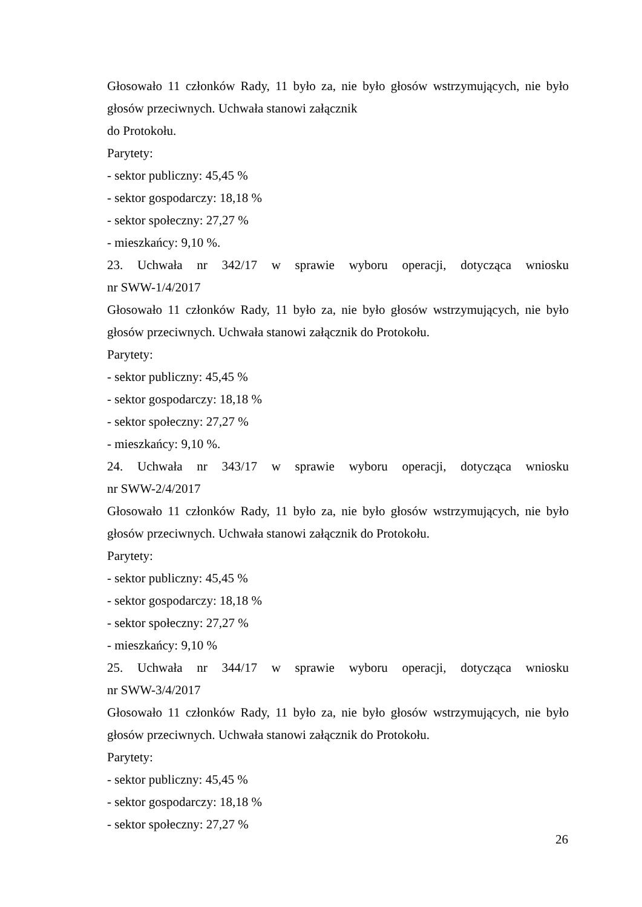Głosowało 11 członków Rady, 11 było za, nie było głosów wstrzymujących, nie było głosów przeciwnych. Uchwała stanowi załącznik
do Protokołu.
Parytety:
- sektor publiczny: 45,45 %
- sektor gospodarczy: 18,18 %
- sektor społeczny: 27,27 %
- mieszkańcy: 9,10 %.
23. Uchwała nr 342/17 w sprawie wyboru operacji, dotycząca wniosku
nr SWW-1/4/2017
Głosowało 11 członków Rady, 11 było za, nie było głosów wstrzymujących, nie było głosów przeciwnych. Uchwała stanowi załącznik do Protokołu.
Parytety:
- sektor publiczny: 45,45 %
- sektor gospodarczy: 18,18 %
- sektor społeczny: 27,27 %
- mieszkańcy: 9,10 %.
24. Uchwała nr 343/17 w sprawie wyboru operacji, dotycząca wniosku
nr SWW-2/4/2017
Głosowało 11 członków Rady, 11 było za, nie było głosów wstrzymujących, nie było głosów przeciwnych. Uchwała stanowi załącznik do Protokołu.
Parytety:
- sektor publiczny: 45,45 %
- sektor gospodarczy: 18,18 %
- sektor społeczny: 27,27 %
- mieszkańcy: 9,10 %
25. Uchwała nr 344/17 w sprawie wyboru operacji, dotycząca wniosku
nr SWW-3/4/2017
Głosowało 11 członków Rady, 11 było za, nie było głosów wstrzymujących, nie było głosów przeciwnych. Uchwała stanowi załącznik do Protokołu.
Parytety:
- sektor publiczny: 45,45 %
- sektor gospodarczy: 18,18 %
- sektor społeczny: 27,27 %
26